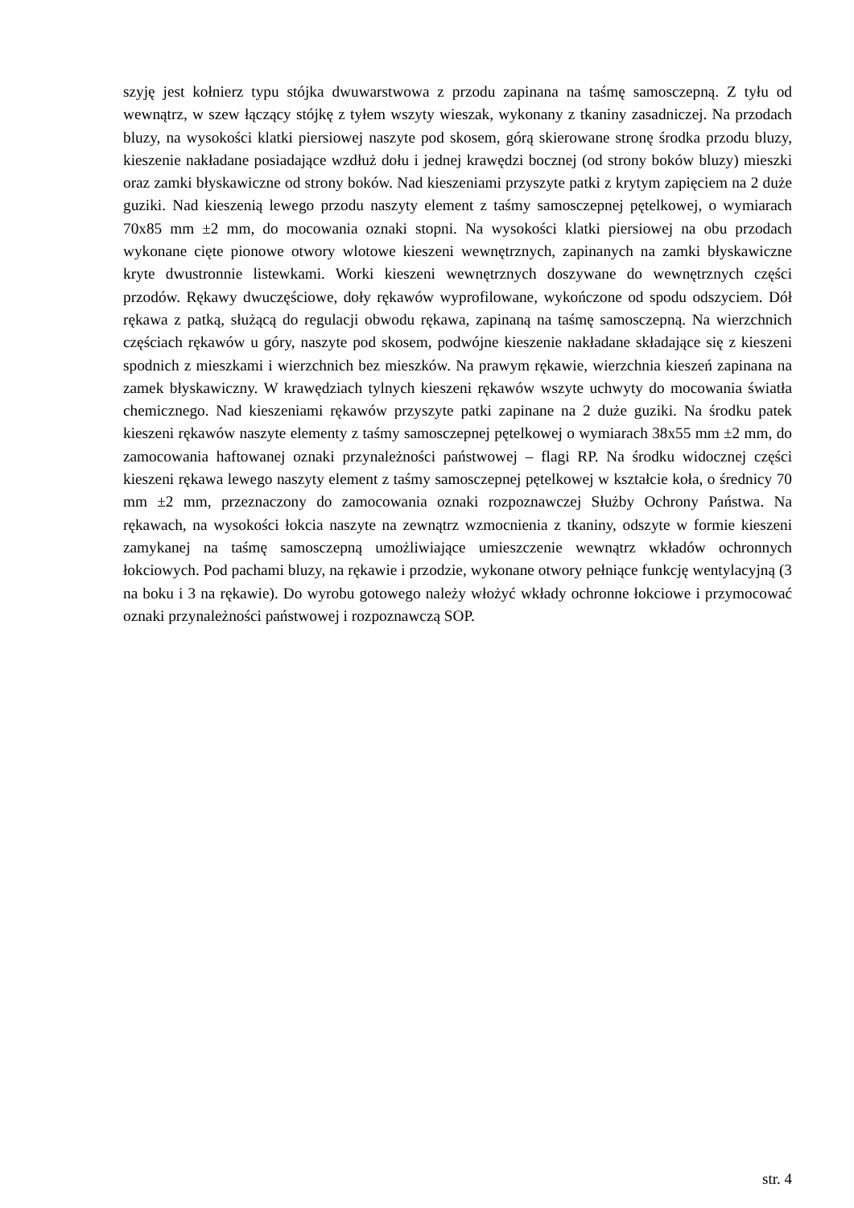szyję jest kołnierz typu stójka dwuwarstwowa z przodu zapinana na taśmę samosczepną. Z tyłu od wewnątrz, w szew łączący stójkę z tyłem wszyty wieszak, wykonany z tkaniny zasadniczej. Na przodach bluzy, na wysokości klatki piersiowej naszyte pod skosem, górą skierowane stronę środka przodu bluzy, kieszenie nakładane posiadające wzdłuż dołu i jednej krawędzi bocznej (od strony boków bluzy) mieszki oraz zamki błyskawiczne od strony boków. Nad kieszeniami przyszyte patki z krytym zapięciem na 2 duże guziki. Nad kieszenią lewego przodu naszyty element z taśmy samosczepnej pętelkowej, o wymiarach 70x85 mm ±2 mm, do mocowania oznaki stopni. Na wysokości klatki piersiowej na obu przodach wykonane cięte pionowe otwory wlotowe kieszeni wewnętrznych, zapinanych na zamki błyskawiczne kryte dwustronnie listewkami. Worki kieszeni wewnętrznych doszywane do wewnętrznych części przodów. Rękawy dwuczęściowe, doły rękawów wyprofilowane, wykończone od spodu odszyciem. Dół rękawa z patką, służącą do regulacji obwodu rękawa, zapinaną na taśmę samosczepną. Na wierzchnich częściach rękawów u góry, naszyte pod skosem, podwójne kieszenie nakładane składające się z kieszeni spodnich z mieszkami i wierzchnich bez mieszków. Na prawym rękawie, wierzchnia kieszeń zapinana na zamek błyskawiczny. W krawędziach tylnych kieszeni rękawów wszyte uchwyty do mocowania światła chemicznego. Nad kieszeniami rękawów przyszyte patki zapinane na 2 duże guziki. Na środku patek kieszeni rękawów naszyte elementy z taśmy samosczepnej pętelkowej o wymiarach 38x55 mm ±2 mm, do zamocowania haftowanej oznaki przynależności państwowej – flagi RP. Na środku widocznej części kieszeni rękawa lewego naszyty element z taśmy samosczepnej pętelkowej w kształcie koła, o średnicy 70 mm ±2 mm, przeznaczony do zamocowania oznaki rozpoznawczej Służby Ochrony Państwa. Na rękawach, na wysokości łokcia naszyte na zewnątrz wzmocnienia z tkaniny, odszyte w formie kieszeni zamykanej na taśmę samosczepną umożliwiające umieszczenie wewnątrz wkładów ochronnych łokciowych. Pod pachami bluzy, na rękawie i przodzie, wykonane otwory pełniące funkcję wentylacyjną (3 na boku i 3 na rękawie). Do wyrobu gotowego należy włożyć wkłady ochronne łokciowe i przymocować oznaki przynależności państwowej i rozpoznawczą SOP.
str. 4